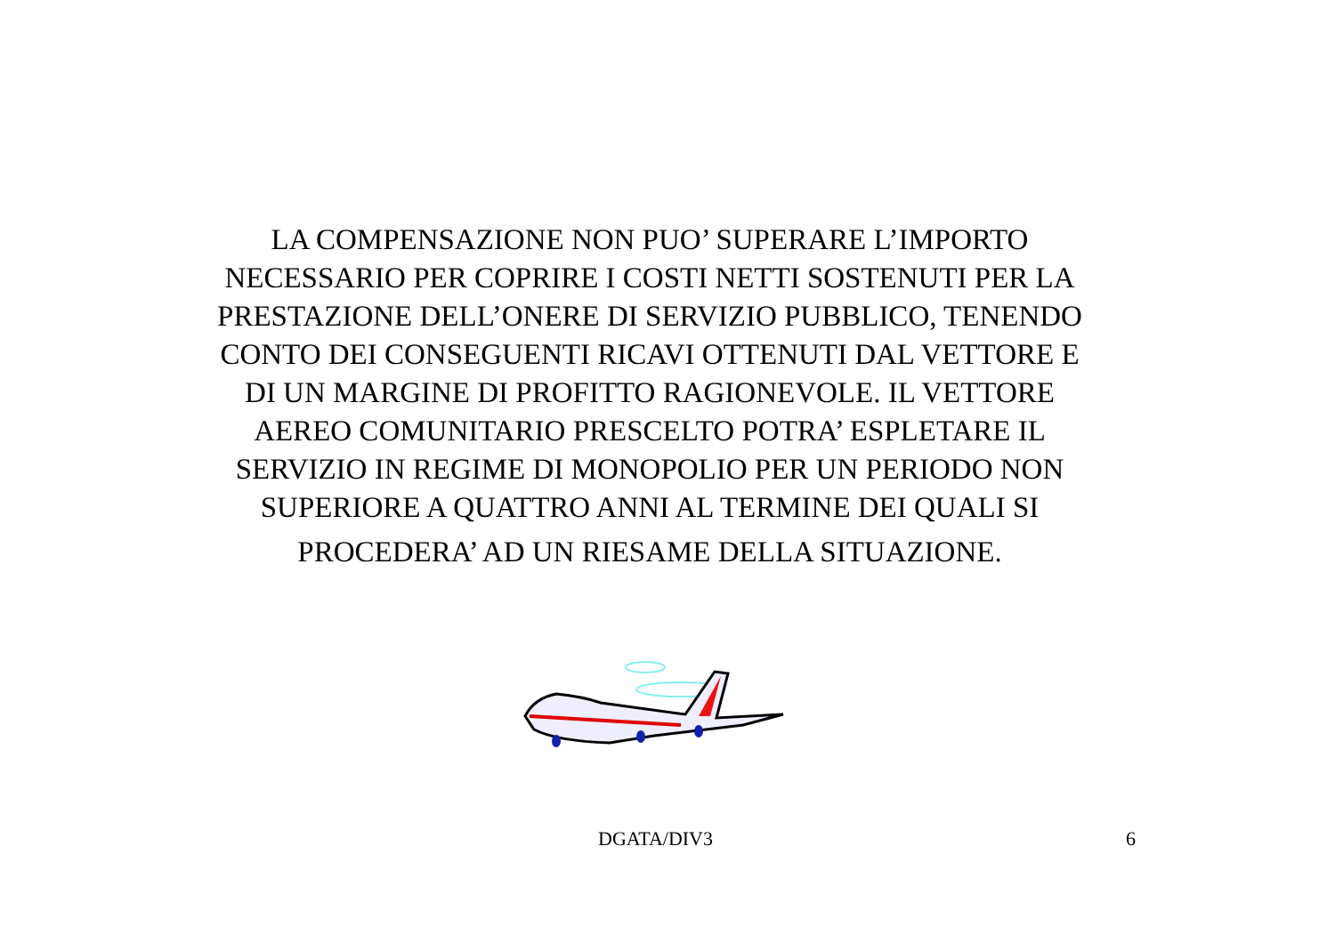LA COMPENSAZIONE NON PUO’ SUPERARE L’IMPORTO
NECESSARIO PER COPRIRE I COSTI NETTI SOSTENUTI PER LA
PRESTAZIONE DELL’ONERE DI SERVIZIO PUBBLICO, TENENDO
CONTO DEI CONSEGUENTI RICAVI OTTENUTI DAL VETTORE E
DI UN MARGINE DI PROFITTO RAGIONEVOLE. IL VETTORE
AEREO COMUNITARIO PRESCELTO POTRA’ ESPLETARE IL
SERVIZIO IN REGIME DI MONOPOLIO PER UN PERIODO NON
SUPERIORE A QUATTRO ANNI AL TERMINE DEI QUALI SI
PROCEDERA’ AD UN RIESAME DELLA SITUAZIONE.
DGATA/DIV3 6